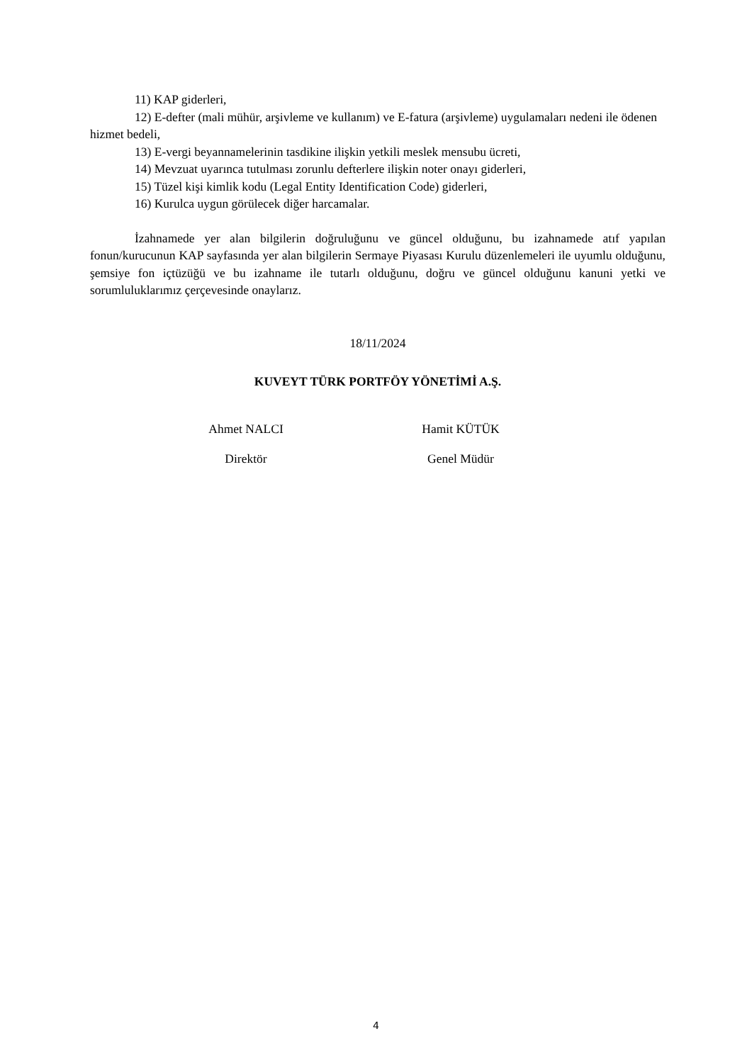11) KAP giderleri,
12) E-defter (mali mühür, arşivleme ve kullanım) ve E-fatura (arşivleme) uygulamaları nedeni ile ödenen hizmet bedeli,
13) E-vergi beyannamelerinin tasdikine ilişkin yetkili meslek mensubu ücreti,
14) Mevzuat uyarınca tutulması zorunlu defterlere ilişkin noter onayı giderleri,
15) Tüzel kişi kimlik kodu (Legal Entity Identification Code) giderleri,
16) Kurulca uygun görülecek diğer harcamalar.
İzahnamede yer alan bilgilerin doğruluğunu ve güncel olduğunu, bu izahnamede atıf yapılan fonun/kurucunun KAP sayfasında yer alan bilgilerin Sermaye Piyasası Kurulu düzenlemeleri ile uyumlu olduğunu, şemsiye fon içtüzüğü ve bu izahname ile tutarlı olduğunu, doğru ve güncel olduğunu kanuni yetki ve sorumluluklarımız çerçevesinde onaylarız.
18/11/2024
KUVEYT TÜRK PORTFÖY YÖNETİMİ A.Ş.
Ahmet NALCI
Direktör
Hamit KÜTÜK
Genel Müdür
4